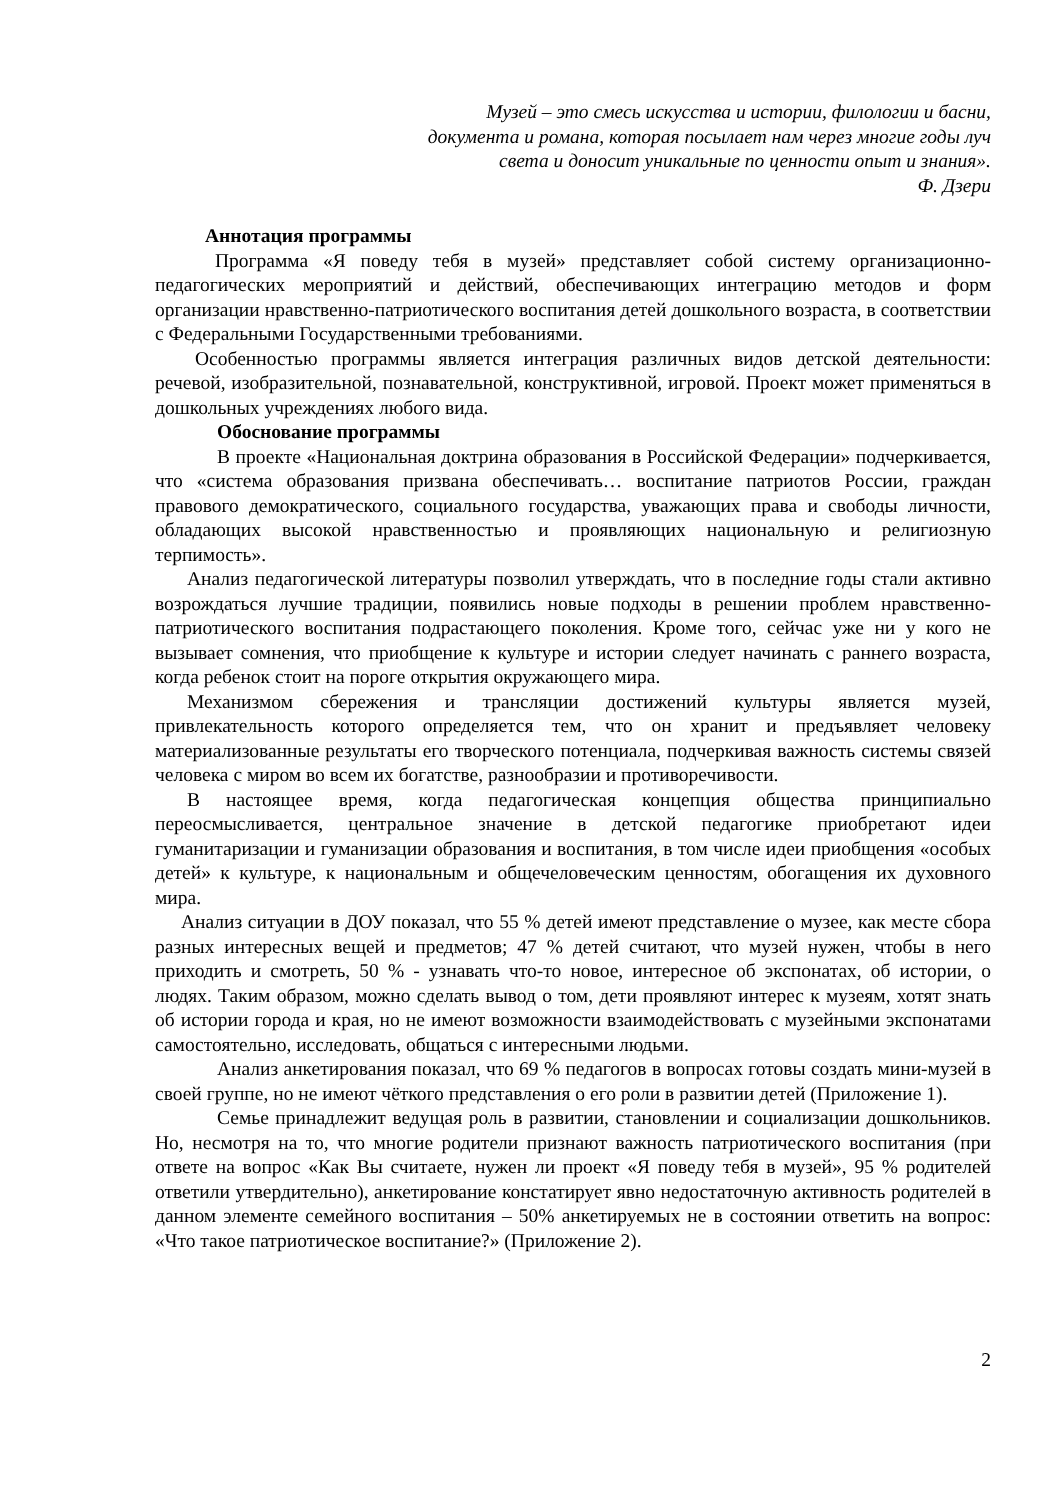Музей – это смесь искусства и истории, филологии и басни,
документа и романа, которая посылает нам через многие годы луч
света и доносит уникальные по ценности опыт и знания».
Ф. Дзери
Аннотация программы
Программа «Я поведу тебя в музей» представляет собой систему организационно-педагогических мероприятий и действий, обеспечивающих интеграцию методов и форм организации нравственно-патриотического воспитания детей дошкольного возраста, в соответствии с Федеральными Государственными требованиями.
Особенностью программы является интеграция различных видов детской деятельности: речевой, изобразительной, познавательной, конструктивной, игровой. Проект может применяться в дошкольных учреждениях любого вида.
Обоснование программы
В проекте «Национальная доктрина образования в Российской Федерации» подчеркивается, что «система образования призвана обеспечивать… воспитание патриотов России, граждан правового демократического, социального государства, уважающих права и свободы личности, обладающих высокой нравственностью и проявляющих национальную и религиозную терпимость».
Анализ педагогической литературы позволил утверждать, что в последние годы стали активно возрождаться лучшие традиции, появились новые подходы в решении проблем нравственно-патриотического воспитания подрастающего поколения. Кроме того, сейчас уже ни у кого не вызывает сомнения, что приобщение к культуре и истории следует начинать с раннего возраста, когда ребенок стоит на пороге открытия окружающего мира.
Механизмом сбережения и трансляции достижений культуры является музей, привлекательность которого определяется тем, что он хранит и предъявляет человеку материализованные результаты его творческого потенциала, подчеркивая важность системы связей человека с миром во всем их богатстве, разнообразии и противоречивости.
В настоящее время, когда педагогическая концепция общества принципиально переосмысливается, центральное значение в детской педагогике приобретают идеи гуманитаризации и гуманизации образования и воспитания, в том числе идеи приобщения «особых детей» к культуре, к национальным и общечеловеческим ценностям, обогащения их духовного мира.
Анализ ситуации в ДОУ показал, что 55 % детей имеют представление о музее, как месте сбора разных интересных вещей и предметов; 47 % детей считают, что музей нужен, чтобы в него приходить и смотреть, 50 % - узнавать что-то новое, интересное об экспонатах, об истории, о людях. Таким образом, можно сделать вывод о том, дети проявляют интерес к музеям, хотят знать об истории города и края, но не имеют возможности взаимодействовать с музейными экспонатами самостоятельно, исследовать, общаться с интересными людьми.
Анализ анкетирования показал, что 69 % педагогов в вопросах готовы создать мини-музей в своей группе, но не имеют чёткого представления о его роли в развитии детей (Приложение 1).
Семье принадлежит ведущая роль в развитии, становлении и социализации дошкольников. Но, несмотря на то, что многие родители признают важность патриотического воспитания (при ответе на вопрос «Как Вы считаете, нужен ли проект «Я поведу тебя в музей», 95 % родителей ответили утвердительно), анкетирование констатирует явно недостаточную активность родителей в данном элементе семейного воспитания – 50% анкетируемых не в состоянии ответить на вопрос: «Что такое патриотическое воспитание?» (Приложение 2).
2